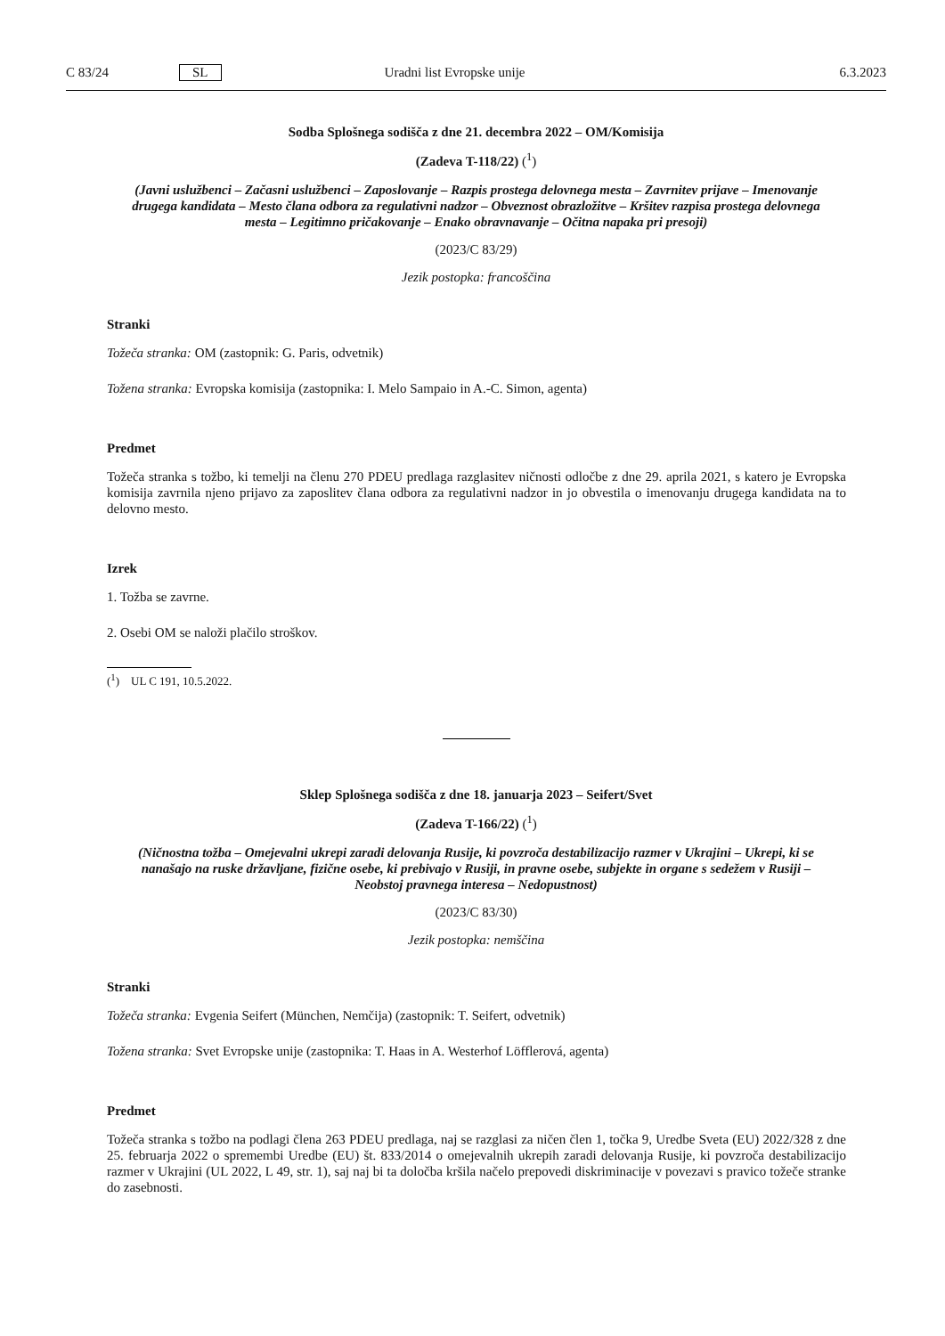C 83/24 SL Uradni list Evropske unije 6.3.2023
Sodba Splošnega sodišča z dne 21. decembra 2022 – OM/Komisija
(Zadeva T-118/22) (<sup>1</sup>)
(Javni uslužbenci – Začasni uslužbenci – Zaposlovanje – Razpis prostega delovnega mesta – Zavrnitev prijave – Imenovanje drugega kandidata – Mesto člana odbora za regulativni nadzor – Obveznost obrazložitve – Kršitev razpisa prostega delovnega mesta – Legitimno pričakovanje – Enako obravnavanje – Očitna napaka pri presoji)
(2023/C 83/29)
Jezik postopka: francoščina
Stranki
Tožeča stranka: OM (zastopnik: G. Paris, odvetnik)
Tožena stranka: Evropska komisija (zastopnika: I. Melo Sampaio in A.-C. Simon, agenta)
Predmet
Tožeča stranka s tožbo, ki temelji na členu 270 PDEU predlaga razglasitev ničnosti odločbe z dne 29. aprila 2021, s katero je Evropska komisija zavrnila njeno prijavo za zaposlitev člana odbora za regulativni nadzor in jo obvestila o imenovanju drugega kandidata na to delovno mesto.
Izrek
1. Tožba se zavrne.
2. Osebi OM se naloži plačilo stroškov.
(<sup>1</sup>) UL C 191, 10.5.2022.
Sklep Splošnega sodišča z dne 18. januarja 2023 – Seifert/Svet
(Zadeva T-166/22) (<sup>1</sup>)
(Ničnostna tožba – Omejevalni ukrepi zaradi delovanja Rusije, ki povzroča destabilizacijo razmer v Ukrajini – Ukrepi, ki se nanašajo na ruske državljane, fizične osebe, ki prebivajo v Rusiji, in pravne osebe, subjekte in organe s sedežem v Rusiji – Neobstoj pravnega interesa – Nedopustnost)
(2023/C 83/30)
Jezik postopka: nemščina
Stranki
Tožeča stranka: Evgenia Seifert (München, Nemčija) (zastopnik: T. Seifert, odvetnik)
Tožena stranka: Svet Evropske unije (zastopnika: T. Haas in A. Westerhof Löfflerová, agenta)
Predmet
Tožeča stranka s tožbo na podlagi člena 263 PDEU predlaga, naj se razglasi za ničen člen 1, točka 9, Uredbe Sveta (EU) 2022/328 z dne 25. februarja 2022 o spremembi Uredbe (EU) št. 833/2014 o omejevalnih ukrepih zaradi delovanja Rusije, ki povzroča destabilizacijo razmer v Ukrajini (UL 2022, L 49, str. 1), saj naj bi ta določba kršila načelo prepovedi diskriminacije v povezavi s pravico tožeče stranke do zasebnosti.